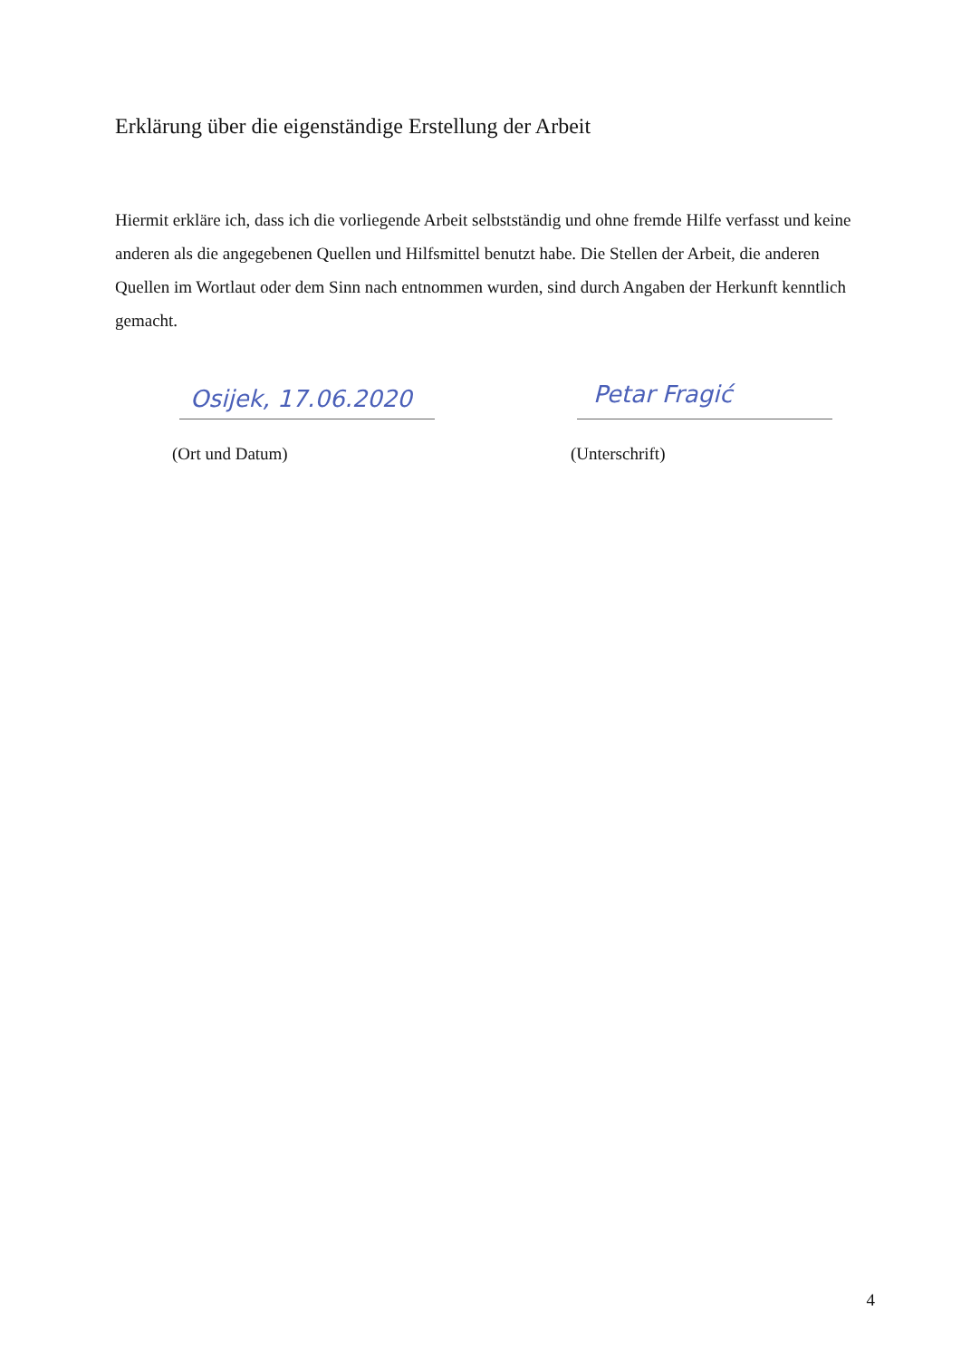Erklärung über die eigenständige Erstellung der Arbeit
Hiermit erkläre ich, dass ich die vorliegende Arbeit selbstständig und ohne fremde Hilfe verfasst und keine anderen als die angegebenen Quellen und Hilfsmittel benutzt habe. Die Stellen der Arbeit, die anderen Quellen im Wortlaut oder dem Sinn nach entnommen wurden, sind durch Angaben der Herkunft kenntlich gemacht.
Osijek, 17.06.2020 Petar Fragić
(Ort und Datum) (Unterschrift)
4